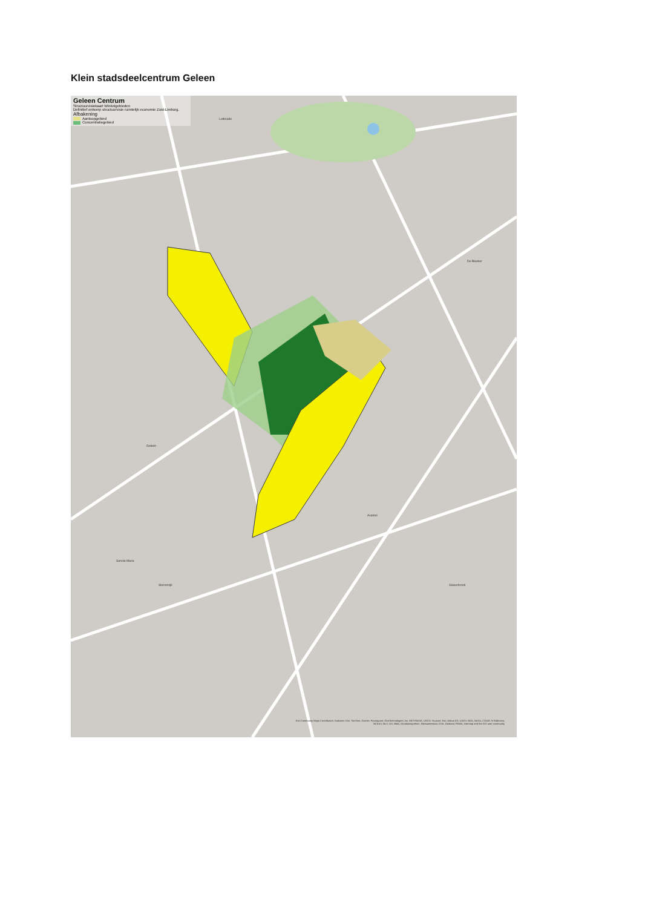Klein stadsdeelcentrum Geleen
Geleen Centrum
Structuurvisiekaart Winkelgebieden
Definitief ontwerp structuurvisie ruimtelijk economie Zuid-Limburg.
Afbakening
Aanloopgebied
Concentratiegebied
Lutterade
Geleen
De Bleeker
Avantel
Sancta Maria
Sterrenrijk Glaserbrook
Esri Community Maps Contributors, Kadaster, Esri, TomTom, Garmin, Foursquare, GeoTechnologies, Inc, METI/NASA, USGS; Sources: Esri, Airbus DS, USGS, NGA, NASA, CGIAR, N Robinson, NCEAS, NLS, OS, NMA, Geodatastyrelsen, Rijkswaterstaat, GSA, Geoland, FEMA, Intermap and the GIS user community